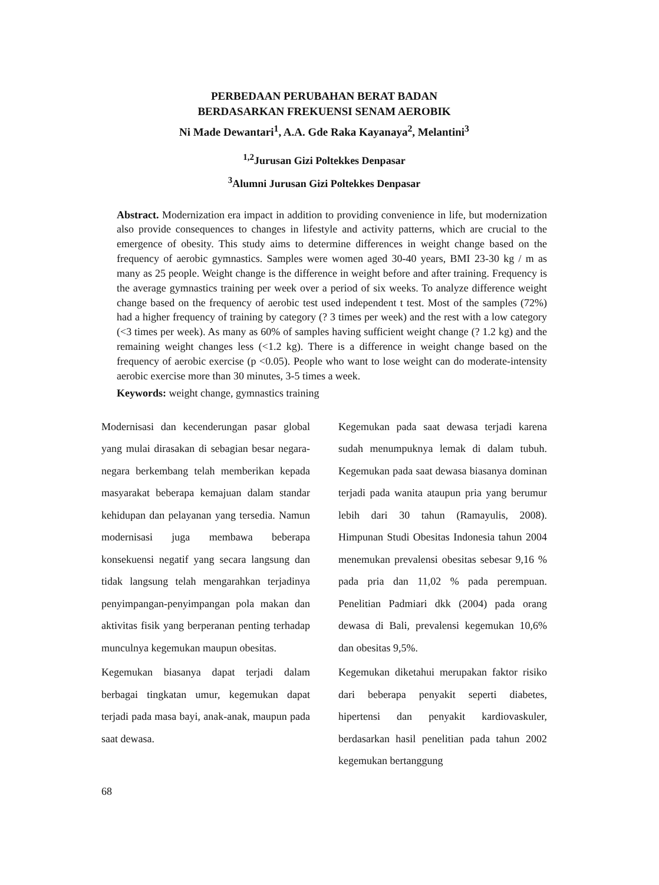PERBEDAAN PERUBAHAN BERAT BADAN
BERDASARKAN FREKUENSI SENAM AEROBIK
Ni Made Dewantari<sup>1</sup>, A.A. Gde Raka Kayanaya<sup>2</sup>, Melantini<sup>3</sup>
<sup>1,2</sup>Jurusan Gizi Poltekkes Denpasar
<sup>3</sup> Alumni Jurusan Gizi Poltekkes Denpasar
Abstract. Modernization era impact in addition to providing convenience in life, but modernization also provide consequences to changes in lifestyle and activity patterns, which are crucial to the emergence of obesity. This study aims to determine differences in weight change based on the frequency of aerobic gymnastics. Samples were women aged 30-40 years, BMI 23-30 kg / m as many as 25 people. Weight change is the difference in weight before and after training. Frequency is the average gymnastics training per week over a period of six weeks. To analyze difference weight change based on the frequency of aerobic test used independent t test. Most of the samples (72%) had a higher frequency of training by category (? 3 times per week) and the rest with a low category (<3 times per week). As many as 60% of samples having sufficient weight change (? 1.2 kg) and the remaining weight changes less (<1.2 kg). There is a difference in weight change based on the frequency of aerobic exercise (p <0.05). People who want to lose weight can do moderate-intensity aerobic exercise more than 30 minutes, 3-5 times a week.
Keywords: weight change, gymnastics training
Modernisasi dan kecenderungan pasar global yang mulai dirasakan di sebagian besar negara-negara berkembang telah memberikan kepada masyarakat beberapa kemajuan dalam standar kehidupan dan pelayanan yang tersedia. Namun modernisasi juga membawa beberapa konsekuensi negatif yang secara langsung dan tidak langsung telah mengarahkan terjadinya penyimpangan-penyimpangan pola makan dan aktivitas fisik yang berperanan penting terhadap munculnya kegemukan maupun obesitas.
Kegemukan biasanya dapat terjadi dalam berbagai tingkatan umur, kegemukan dapat terjadi pada masa bayi, anak-anak, maupun pada saat dewasa.
Kegemukan pada saat dewasa terjadi karena sudah menumpuknya lemak di dalam tubuh. Kegemukan pada saat dewasa biasanya dominan terjadi pada wanita ataupun pria yang berumur lebih dari 30 tahun (Ramayulis, 2008). Himpunan Studi Obesitas Indonesia tahun 2004 menemukan prevalensi obesitas sebesar 9,16 % pada pria dan 11,02 % pada perempuan. Penelitian Padmiari dkk (2004) pada orang dewasa di Bali, prevalensi kegemukan 10,6% dan obesitas 9,5%.
Kegemukan diketahui merupakan faktor risiko dari beberapa penyakit seperti diabetes, hipertensi dan penyakit kardiovaskuler, berdasarkan hasil penelitian pada tahun 2002 kegemukan bertanggung
68